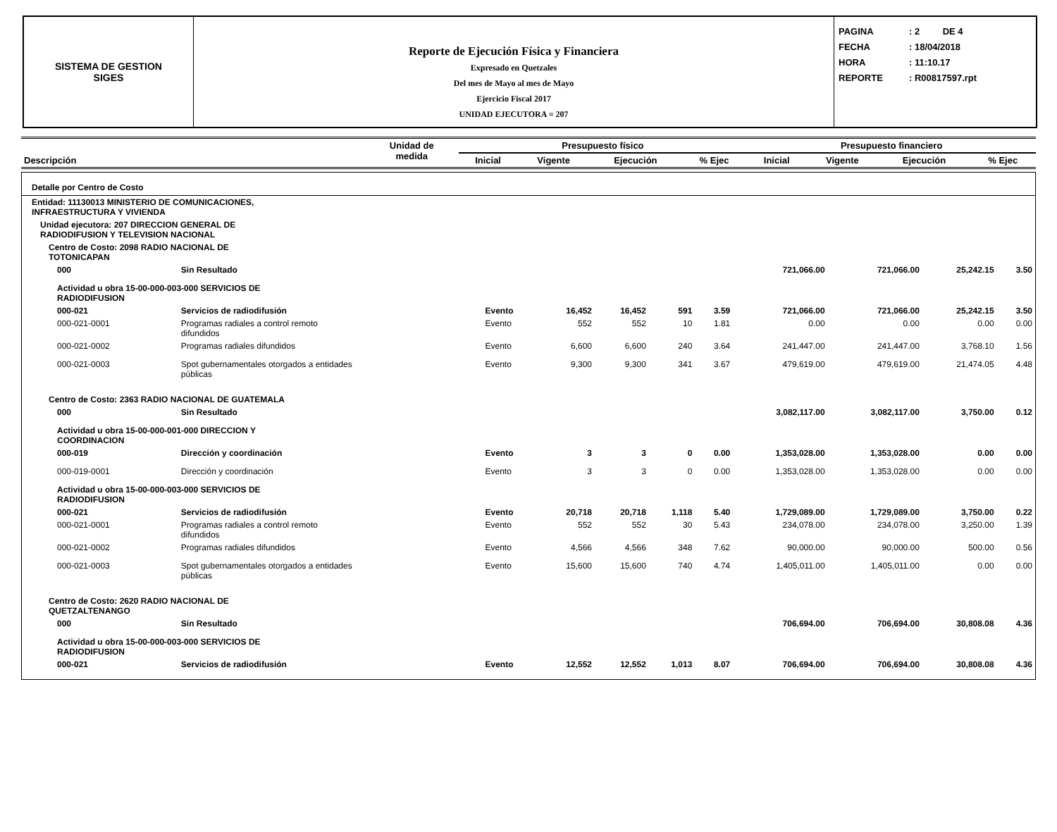SISTEMA DE GESTION
SIGES
Reporte de Ejecución Física y Financiera
Expresado en Quetzales
Del mes de Mayo al mes de Mayo
Ejercicio Fiscal 2017
UNIDAD EJECUTORA = 207
PAGINA: 2 DE 4
FECHA: 18/04/2018
HORA: 11:10.17
REPORTE: R00817597.rpt
| Descripción | Unidad de medida | Presupuesto físico | | | | Presupuesto financiero | | | |
| --- | --- | --- | --- | --- | --- | --- | --- | --- | --- |
| | | Inicial | Vigente | Ejecución | % Ejec | Inicial | Vigente | Ejecución | % Ejec |
| Detalle por Centro de Costo | | | | | | | | | | |
| Entidad: 11130013 MINISTERIO DE COMUNICACIONES, INFRAESTRUCTURA Y VIVIENDA | | | | | | | | | | |
| Unidad ejecutora: 207 DIRECCION GENERAL DE RADIODIFUSION Y TELEVISION NACIONAL | | | | | | | | | | |
| Centro de Costo: 2098 RADIO NACIONAL DE TOTONICAPAN | | | | | | | | | | |
| 000 | Sin Resultado | | | | | | 721,066.00 | 721,066.00 | 25,242.15 | 3.50 |
| Actividad u obra 15-00-000-003-000 SERVICIOS DE RADIODIFUSION | | | | | | | | | | |
| 000-021 | Servicios de radiodifusión | Evento | 16,452 | 16,452 | 591 | 3.59 | 721,066.00 | 721,066.00 | 25,242.15 | 3.50 |
| 000-021-0001 | Programas radiales a control remoto difundidos | Evento | 552 | 552 | 10 | 1.81 | 0.00 | 0.00 | 0.00 | 0.00 |
| 000-021-0002 | Programas radiales difundidos | Evento | 6,600 | 6,600 | 240 | 3.64 | 241,447.00 | 241,447.00 | 3,768.10 | 1.56 |
| 000-021-0003 | Spot gubernamentales otorgados a entidades públicas | Evento | 9,300 | 9,300 | 341 | 3.67 | 479,619.00 | 479,619.00 | 21,474.05 | 4.48 |
| Centro de Costo: 2363 RADIO NACIONAL DE GUATEMALA | | | | | | | | | | |
| 000 | Sin Resultado | | | | | | 3,082,117.00 | 3,082,117.00 | 3,750.00 | 0.12 |
| Actividad u obra 15-00-000-001-000 DIRECCION Y COORDINACION | | | | | | | | | | |
| 000-019 | Dirección y coordinación | Evento | 3 | 3 | 0 | 0.00 | 1,353,028.00 | 1,353,028.00 | 0.00 | 0.00 |
| 000-019-0001 | Dirección y coordinación | Evento | 3 | 3 | 0 | 0.00 | 1,353,028.00 | 1,353,028.00 | 0.00 | 0.00 |
| Actividad u obra 15-00-000-003-000 SERVICIOS DE RADIODIFUSION | | | | | | | | | | |
| 000-021 | Servicios de radiodifusión | Evento | 20,718 | 20,718 | 1,118 | 5.40 | 1,729,089.00 | 1,729,089.00 | 3,750.00 | 0.22 |
| 000-021-0001 | Programas radiales a control remoto difundidos | Evento | 552 | 552 | 30 | 5.43 | 234,078.00 | 234,078.00 | 3,250.00 | 1.39 |
| 000-021-0002 | Programas radiales difundidos | Evento | 4,566 | 4,566 | 348 | 7.62 | 90,000.00 | 90,000.00 | 500.00 | 0.56 |
| 000-021-0003 | Spot gubernamentales otorgados a entidades públicas | Evento | 15,600 | 15,600 | 740 | 4.74 | 1,405,011.00 | 1,405,011.00 | 0.00 | 0.00 |
| Centro de Costo: 2620 RADIO NACIONAL DE QUETZALTENANGO | | | | | | | | | | |
| 000 | Sin Resultado | | | | | | 706,694.00 | 706,694.00 | 30,808.08 | 4.36 |
| Actividad u obra 15-00-000-003-000 SERVICIOS DE RADIODIFUSION | | | | | | | | | | |
| 000-021 | Servicios de radiodifusión | Evento | 12,552 | 12,552 | 1,013 | 8.07 | 706,694.00 | 706,694.00 | 30,808.08 | 4.36 |